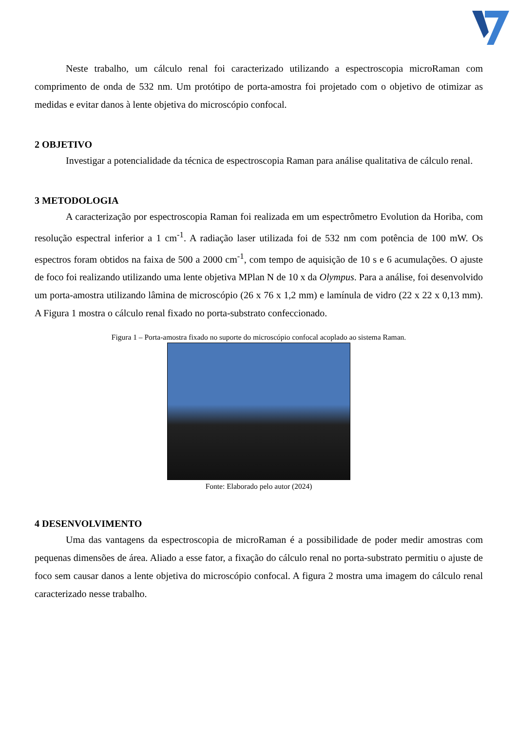Neste trabalho, um cálculo renal foi caracterizado utilizando a espectroscopia microRaman com comprimento de onda de 532 nm. Um protótipo de porta-amostra foi projetado com o objetivo de otimizar as medidas e evitar danos à lente objetiva do microscópio confocal.
2 OBJETIVO
Investigar a potencialidade da técnica de espectroscopia Raman para análise qualitativa de cálculo renal.
3 METODOLOGIA
A caracterização por espectroscopia Raman foi realizada em um espectrômetro Evolution da Horiba, com resolução espectral inferior a 1 cm<sup>-1</sup>. A radiação laser utilizada foi de 532 nm com potência de 100 mW. Os espectros foram obtidos na faixa de 500 a 2000 cm<sup>-1</sup>, com tempo de aquisição de 10 s e 6 acumulações. O ajuste de foco foi realizando utilizando uma lente objetiva MPlan N de 10 x da Olympus. Para a análise, foi desenvolvido um porta-amostra utilizando lâmina de microscópio (26 x 76 x 1,2 mm) e lamínula de vidro (22 x 22 x 0,13 mm). A Figura 1 mostra o cálculo renal fixado no porta-substrato confeccionado.
Figura 1 – Porta-amostra fixado no suporte do microscópio confocal acoplado ao sistema Raman.
Fonte: Elaborado pelo autor (2024)
4 DESENVOLVIMENTO
Uma das vantagens da espectroscopia de microRaman é a possibilidade de poder medir amostras com pequenas dimensões de área. Aliado a esse fator, a fixação do cálculo renal no porta-substrato permitiu o ajuste de foco sem causar danos a lente objetiva do microscópio confocal. A figura 2 mostra uma imagem do cálculo renal caracterizado nesse trabalho.